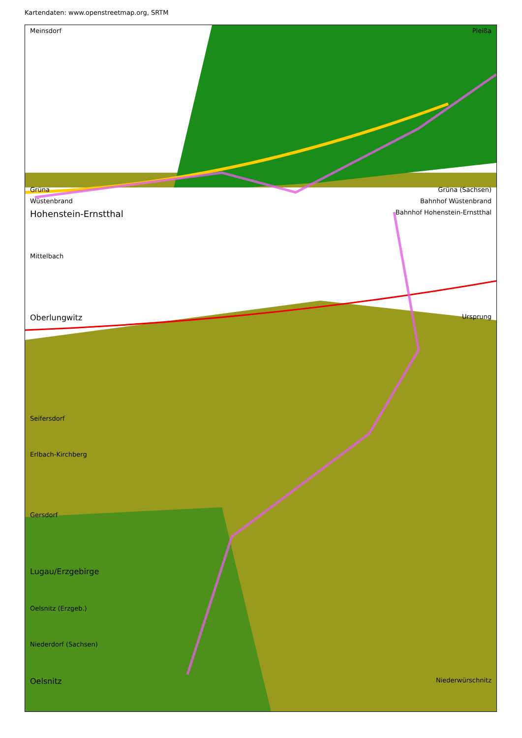Kartendaten: www.openstreetmap.org, SRTM
Meinsdorf Pleißa
Grüna Grüna (Sachsen)
Wüstenbrand Bahnhof Wüstenbrand
Hohenstein-Ernstthal Bahnhof Hohenstein-Ernstthal
Mittelbach
Oberlungwitz Ursprung
Seifersdorf
Erlbach-Kirchberg
Gersdorf
Lugau/Erzgebirge
Oelsnitz (Erzgeb.)
Niederdorf (Sachsen)
Oelsnitz Niederwürschnitz